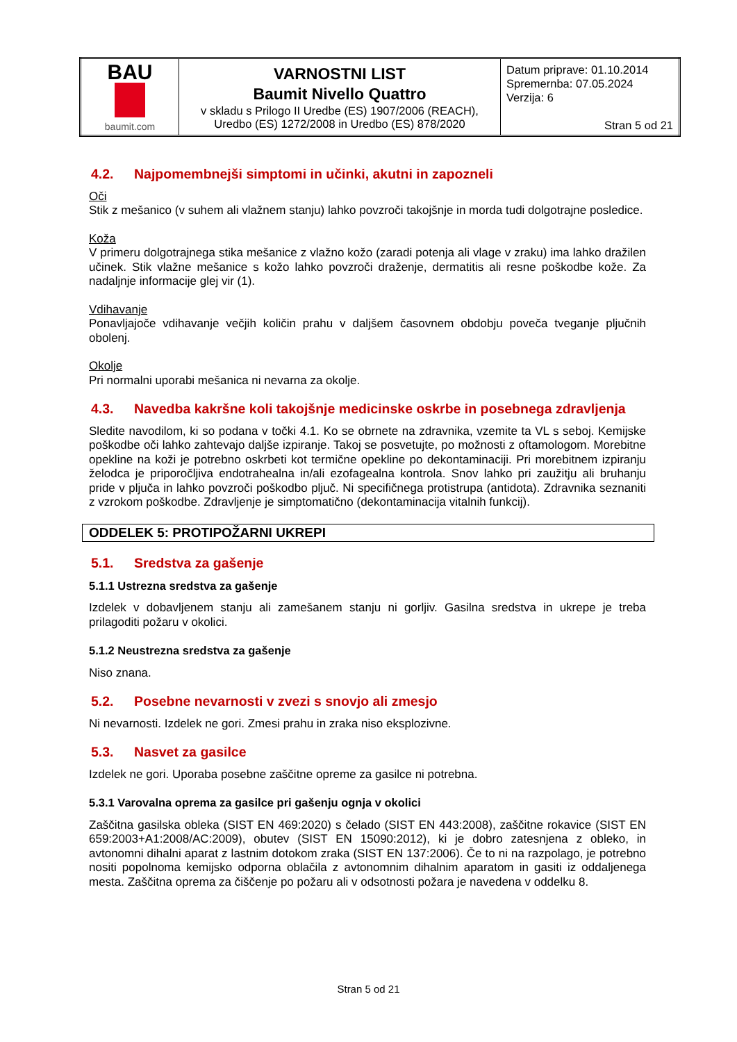| BAU baumit.com | VARNOSTNI LIST Baumit Nivello Quattro v skladu s Prilogo II Uredbe (ES) 1907/2006 (REACH), Uredbo (ES) 1272/2008 in Uredbo (ES) 878/2020 | Datum priprave: 01.10.2014 Spremernba: 07.05.2024 Verzija: 6 Stran 5 od 21 |
4.2. Najpomembnejši simptomi in učinki, akutni in zapozneli
Oči
Stik z mešanico (v suhem ali vlažnem stanju) lahko povzroči takojšnje in morda tudi dolgotrajne posledice.
Koža
V primeru dolgotrajnega stika mešanice z vlažno kožo (zaradi potenja ali vlage v zraku) ima lahko dražilen učinek. Stik vlažne mešanice s kožo lahko povzroči draženje, dermatitis ali resne poškodbe kože. Za nadaljnje informacije glej vir (1).
Vdihavanje
Ponavljajoče vdihavanje večjih količin prahu v daljšem časovnem obdobju poveča tveganje pljučnih obolenj.
Okolje
Pri normalni uporabi mešanica ni nevarna za okolje.
4.3. Navedba kakršne koli takojšnje medicinske oskrbe in posebnega zdravljenja
Sledite navodilom, ki so podana v točki 4.1. Ko se obrnete na zdravnika, vzemite ta VL s seboj. Kemijske poškodbe oči lahko zahtevajo daljše izpiranje. Takoj se posvetujte, po možnosti z oftamologom. Morebitne opekline na koži je potrebno oskrbeti kot termične opekline po dekontaminaciji. Pri morebitnem izpiranju želodca je priporočljiva endotrahealna in/ali ezofagealna kontrola. Snov lahko pri zaužitju ali bruhanju pride v pljuča in lahko povzroči poškodbo pljuč. Ni specifičnega protistrupa (antidota). Zdravnika seznaniti z vzrokom poškodbe. Zdravljenje je simptomatično (dekontaminacija vitalnih funkcij).
ODDELEK 5: PROTIPOŽARNI UKREPI
5.1. Sredstva za gašenje
5.1.1 Ustrezna sredstva za gašenje
Izdelek v dobavljenem stanju ali zamešanem stanju ni gorljiv. Gasilna sredstva in ukrepe je treba prilagoditi požaru v okolici.
5.1.2 Neustrezna sredstva za gašenje
Niso znana.
5.2. Posebne nevarnosti v zvezi s snovjo ali zmesjo
Ni nevarnosti. Izdelek ne gori. Zmesi prahu in zraka niso eksplozivne.
5.3. Nasvet za gasilce
Izdelek ne gori. Uporaba posebne zaščitne opreme za gasilce ni potrebna.
5.3.1 Varovalna oprema za gasilce pri gašenju ognja v okolici
Zaščitna gasilska obleka (SIST EN 469:2020) s čelado (SIST EN 443:2008), zaščitne rokavice (SIST EN 659:2003+A1:2008/AC:2009), obutev (SIST EN 15090:2012), ki je dobro zatesnjena z obleko, in avtonomni dihalni aparat z lastnim dotokom zraka (SIST EN 137:2006). Če to ni na razpolago, je potrebno nositi popolnoma kemijsko odporna oblačila z avtonomnim dihalnim aparatom in gasiti iz oddaljenega mesta. Zaščitna oprema za čiščenje po požaru ali v odsotnosti požara je navedena v oddelku 8.
Stran 5 od 21